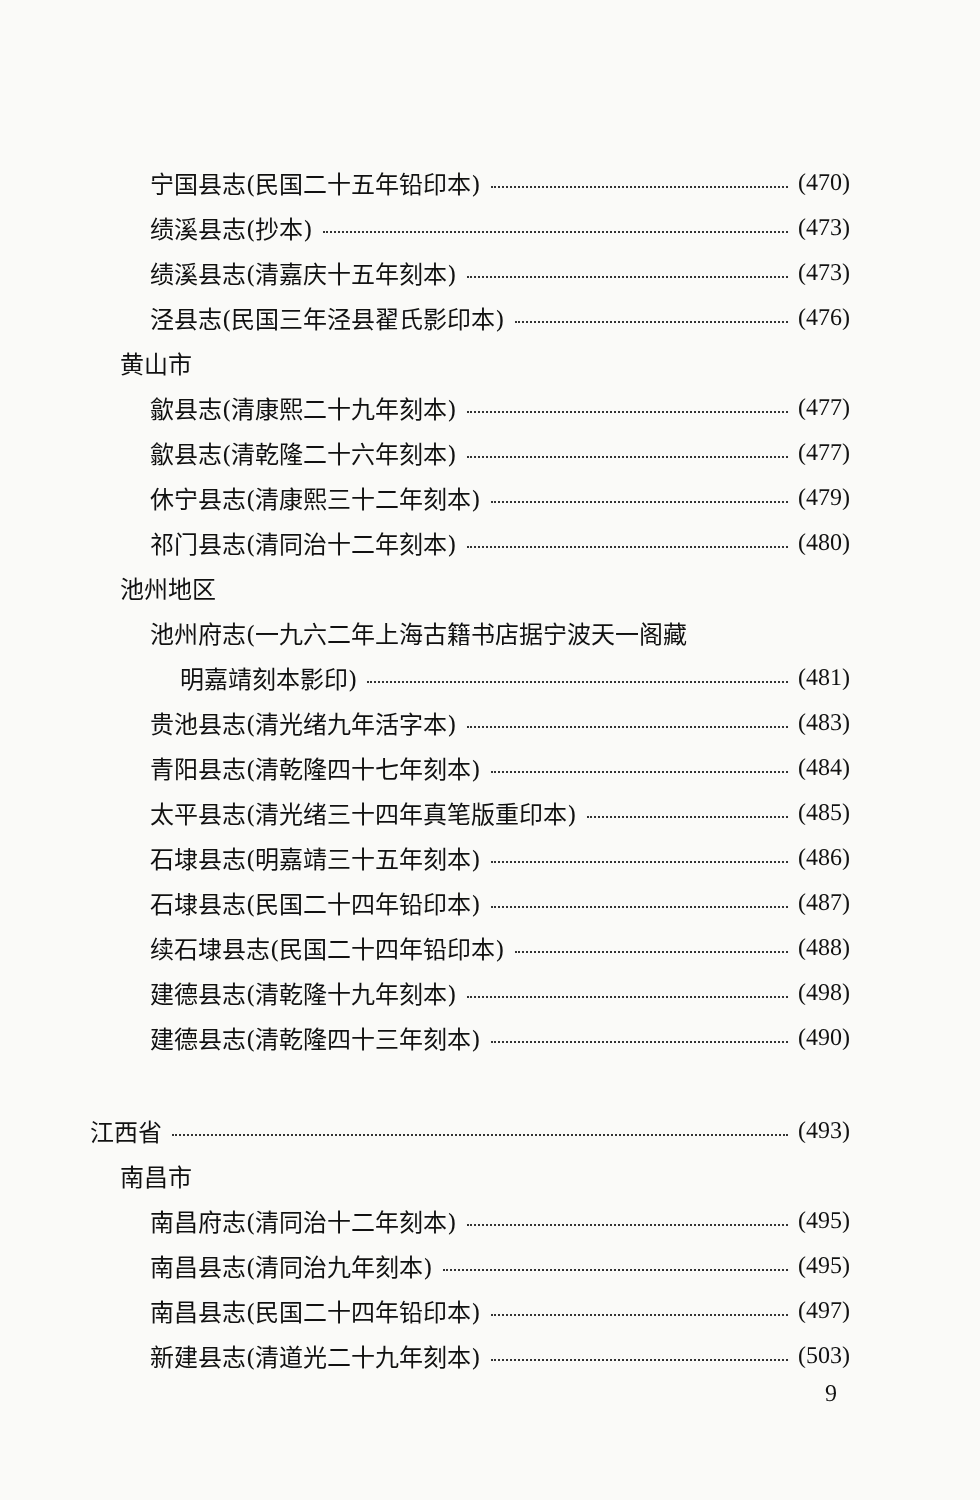宁国县志(民国二十五年铅印本) (470)
绩溪县志(抄本) (473)
绩溪县志(清嘉庆十五年刻本) (473)
泾县志(民国三年泾县翟氏影印本) (476)
黄山市
歙县志(清康熙二十九年刻本) (477)
歙县志(清乾隆二十六年刻本) (477)
休宁县志(清康熙三十二年刻本) (479)
祁门县志(清同治十二年刻本) (480)
池州地区
池州府志(一九六二年上海古籍书店据宁波天一阁藏
明嘉靖刻本影印) (481)
贵池县志(清光绪九年活字本) (483)
青阳县志(清乾隆四十七年刻本) (484)
太平县志(清光绪三十四年真笔版重印本) (485)
石埭县志(明嘉靖三十五年刻本) (486)
石埭县志(民国二十四年铅印本) (487)
续石埭县志(民国二十四年铅印本) (488)
建德县志(清乾隆十九年刻本) (498)
建德县志(清乾隆四十三年刻本) (490)
江西省 (493)
南昌市
南昌府志(清同治十二年刻本) (495)
南昌县志(清同治九年刻本) (495)
南昌县志(民国二十四年铅印本) (497)
新建县志(清道光二十九年刻本) (503)
9